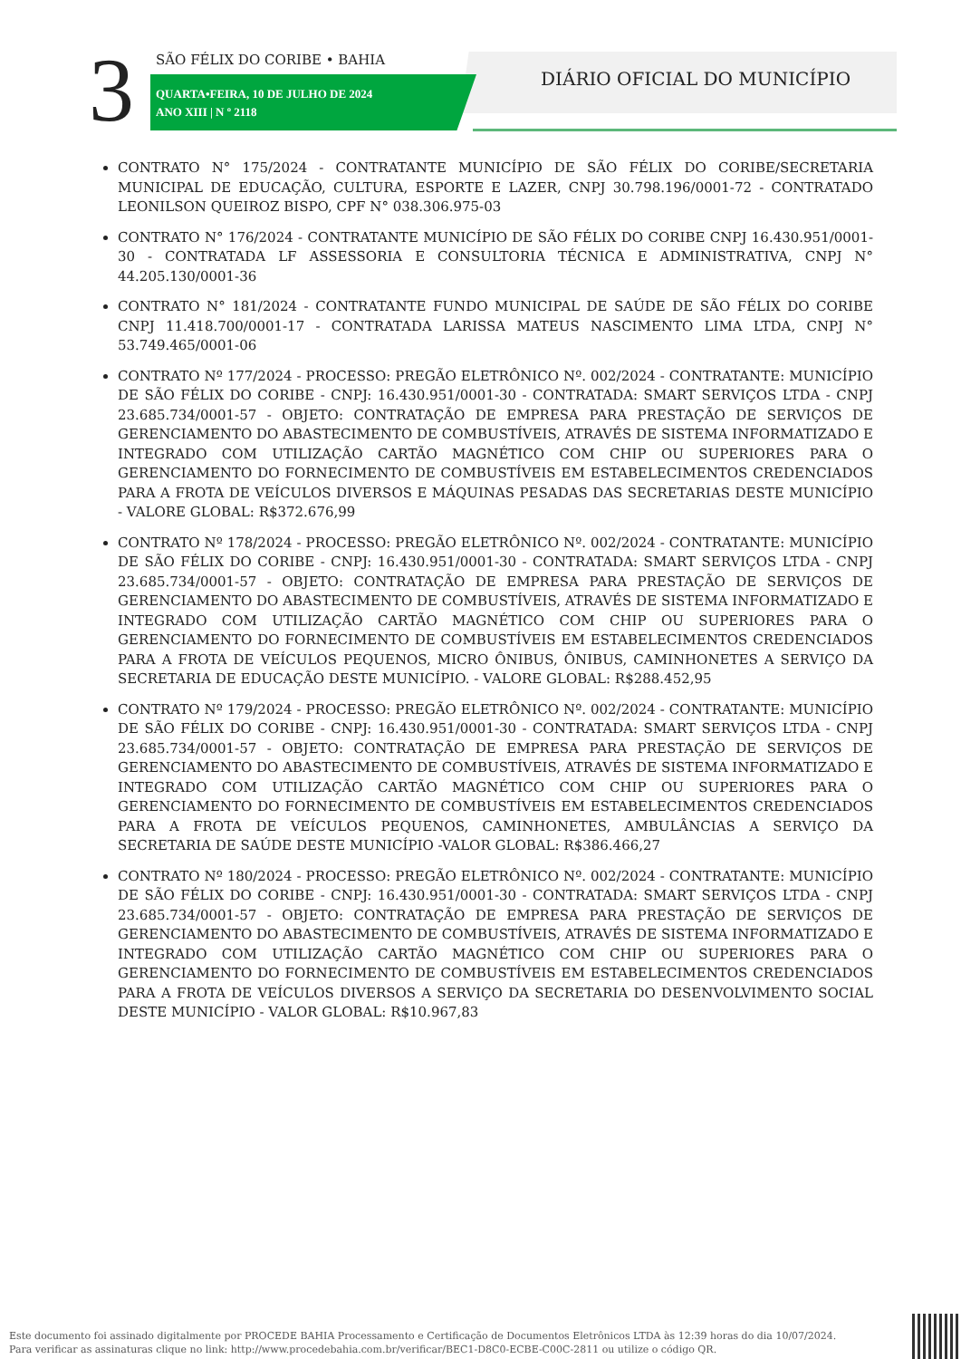3 SÃO FÉLIX DO CORIBE • BAHIA
QUARTA•FEIRA, 10 DE JULHO DE 2024
ANO XIII | N º 2118
DIÁRIO OFICIAL DO MUNICÍPIO
CONTRATO N° 175/2024 - CONTRATANTE MUNICÍPIO DE SÃO FÉLIX DO CORIBE/SECRETARIA MUNICIPAL DE EDUCAÇÃO, CULTURA, ESPORTE E LAZER, CNPJ 30.798.196/0001-72 - CONTRATADO LEONILSON QUEIROZ BISPO, CPF N° 038.306.975-03
CONTRATO N° 176/2024 - CONTRATANTE MUNICÍPIO DE SÃO FÉLIX DO CORIBE CNPJ 16.430.951/0001-30 - CONTRATADA LF ASSESSORIA E CONSULTORIA TÉCNICA E ADMINISTRATIVA, CNPJ N° 44.205.130/0001-36
CONTRATO N° 181/2024 - CONTRATANTE FUNDO MUNICIPAL DE SAÚDE DE SÃO FÉLIX DO CORIBE CNPJ 11.418.700/0001-17 - CONTRATADA LARISSA MATEUS NASCIMENTO LIMA LTDA, CNPJ N° 53.749.465/0001-06
CONTRATO Nº 177/2024 - PROCESSO: PREGÃO ELETRÔNICO Nº. 002/2024 - CONTRATANTE: MUNICÍPIO DE SÃO FÉLIX DO CORIBE - CNPJ: 16.430.951/0001-30 - CONTRATADA: SMART SERVIÇOS LTDA - CNPJ 23.685.734/0001-57 - OBJETO: CONTRATAÇÃO DE EMPRESA PARA PRESTAÇÃO DE SERVIÇOS DE GERENCIAMENTO DO ABASTECIMENTO DE COMBUSTÍVEIS, ATRAVÉS DE SISTEMA INFORMATIZADO E INTEGRADO COM UTILIZAÇÃO CARTÃO MAGNÉTICO COM CHIP OU SUPERIORES PARA O GERENCIAMENTO DO FORNECIMENTO DE COMBUSTÍVEIS EM ESTABELECIMENTOS CREDENCIADOS PARA A FROTA DE VEÍCULOS DIVERSOS E MÁQUINAS PESADAS DAS SECRETARIAS DESTE MUNICÍPIO - VALORE GLOBAL: R$372.676,99
CONTRATO Nº 178/2024 - PROCESSO: PREGÃO ELETRÔNICO Nº. 002/2024 - CONTRATANTE: MUNICÍPIO DE SÃO FÉLIX DO CORIBE - CNPJ: 16.430.951/0001-30 - CONTRATADA: SMART SERVIÇOS LTDA - CNPJ 23.685.734/0001-57 - OBJETO: CONTRATAÇÃO DE EMPRESA PARA PRESTAÇÃO DE SERVIÇOS DE GERENCIAMENTO DO ABASTECIMENTO DE COMBUSTÍVEIS, ATRAVÉS DE SISTEMA INFORMATIZADO E INTEGRADO COM UTILIZAÇÃO CARTÃO MAGNÉTICO COM CHIP OU SUPERIORES PARA O GERENCIAMENTO DO FORNECIMENTO DE COMBUSTÍVEIS EM ESTABELECIMENTOS CREDENCIADOS PARA A FROTA DE VEÍCULOS PEQUENOS, MICRO ÔNIBUS, ÔNIBUS, CAMINHONETES A SERVIÇO DA SECRETARIA DE EDUCAÇÃO DESTE MUNICÍPIO. - VALORE GLOBAL: R$288.452,95
CONTRATO Nº 179/2024 - PROCESSO: PREGÃO ELETRÔNICO Nº. 002/2024 - CONTRATANTE: MUNICÍPIO DE SÃO FÉLIX DO CORIBE - CNPJ: 16.430.951/0001-30 - CONTRATADA: SMART SERVIÇOS LTDA - CNPJ 23.685.734/0001-57 - OBJETO: CONTRATAÇÃO DE EMPRESA PARA PRESTAÇÃO DE SERVIÇOS DE GERENCIAMENTO DO ABASTECIMENTO DE COMBUSTÍVEIS, ATRAVÉS DE SISTEMA INFORMATIZADO E INTEGRADO COM UTILIZAÇÃO CARTÃO MAGNÉTICO COM CHIP OU SUPERIORES PARA O GERENCIAMENTO DO FORNECIMENTO DE COMBUSTÍVEIS EM ESTABELECIMENTOS CREDENCIADOS PARA A FROTA DE VEÍCULOS PEQUENOS, CAMINHONETES, AMBULÂNCIAS A SERVIÇO DA SECRETARIA DE SAÚDE DESTE MUNICÍPIO -VALOR GLOBAL: R$386.466,27
CONTRATO Nº 180/2024 - PROCESSO: PREGÃO ELETRÔNICO Nº. 002/2024 - CONTRATANTE: MUNICÍPIO DE SÃO FÉLIX DO CORIBE - CNPJ: 16.430.951/0001-30 - CONTRATADA: SMART SERVIÇOS LTDA - CNPJ 23.685.734/0001-57 - OBJETO: CONTRATAÇÃO DE EMPRESA PARA PRESTAÇÃO DE SERVIÇOS DE GERENCIAMENTO DO ABASTECIMENTO DE COMBUSTÍVEIS, ATRAVÉS DE SISTEMA INFORMATIZADO E INTEGRADO COM UTILIZAÇÃO CARTÃO MAGNÉTICO COM CHIP OU SUPERIORES PARA O GERENCIAMENTO DO FORNECIMENTO DE COMBUSTÍVEIS EM ESTABELECIMENTOS CREDENCIADOS PARA A FROTA DE VEÍCULOS DIVERSOS A SERVIÇO DA SECRETARIA DO DESENVOLVIMENTO SOCIAL DESTE MUNICÍPIO - VALOR GLOBAL: R$10.967,83
Este documento foi assinado digitalmente por PROCEDE BAHIA Processamento e Certificação de Documentos Eletrônicos LTDA às 12:39 horas do dia 10/07/2024.
Para verificar as assinaturas clique no link: http://www.procedebahia.com.br/verificar/BEC1-D8C0-ECBE-C00C-2811 ou utilize o código QR.